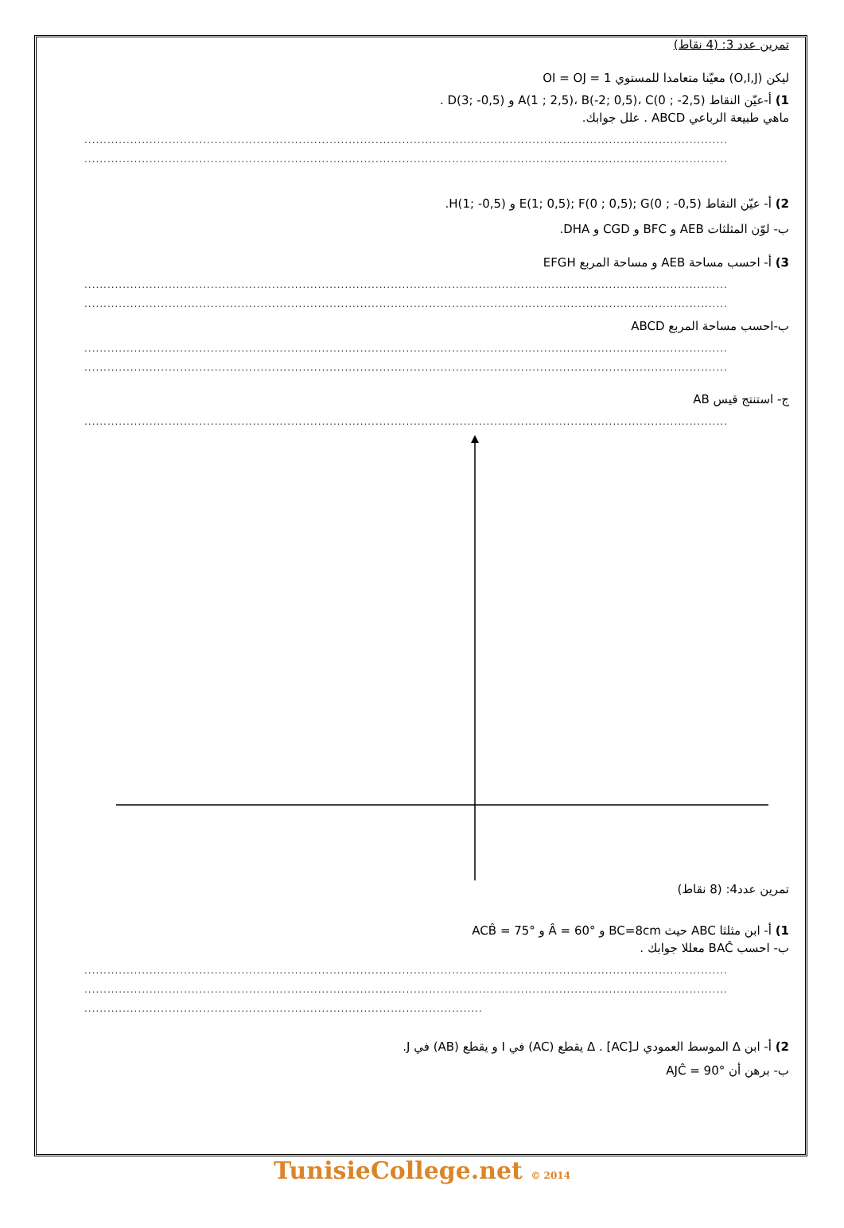تمرين عدد 3: (4 نقاط)
ليكن (O,I,J) معيّنا متعامدا للمستوي OI = OJ = 1
1) أ-عيّن النقاط A(1 ; 2,5)، B(-2; 0,5)، C(0 ; -2,5) و D(3; -0,5) .
ماهي طبيعة الرباعي ABCD . علل جوابك.
........................................................................................................................................................................
........................................................................................................................................................................
2) أ- عيّن النقاط E(1; 0,5); F(0 ; 0,5); G(0 ; -0,5) و H(1; -0,5).
ب- لوّن المثلثات AEB و BFC و CGD و DHA.
3) أ- احسب مساحة AEB و مساحة المربع EFGH
........................................................................................................................................................................
........................................................................................................................................................................
ب-احسب مساحة المربع ABCD
........................................................................................................................................................................
........................................................................................................................................................................
ج- استنتج قيس AB
........................................................................................................................................................................
تمرين عدد4: (8 نقاط)
1) أ- ابن مثلثا ABC حيث BC=8cm و Â = 60° و ACB̂ = 75°
ب- احسب BAĈ معللا جوابك .
........................................................................................................................................................................
........................................................................................................................................................................
........................................................................................................
2) أ- ابن Δ الموسط العمودي لـ[AC] . Δ يقطع (AC) في I و يقطع (AB) في J.
ب- برهن أن AJĈ = 90°
TunisieCollege.net © 2014